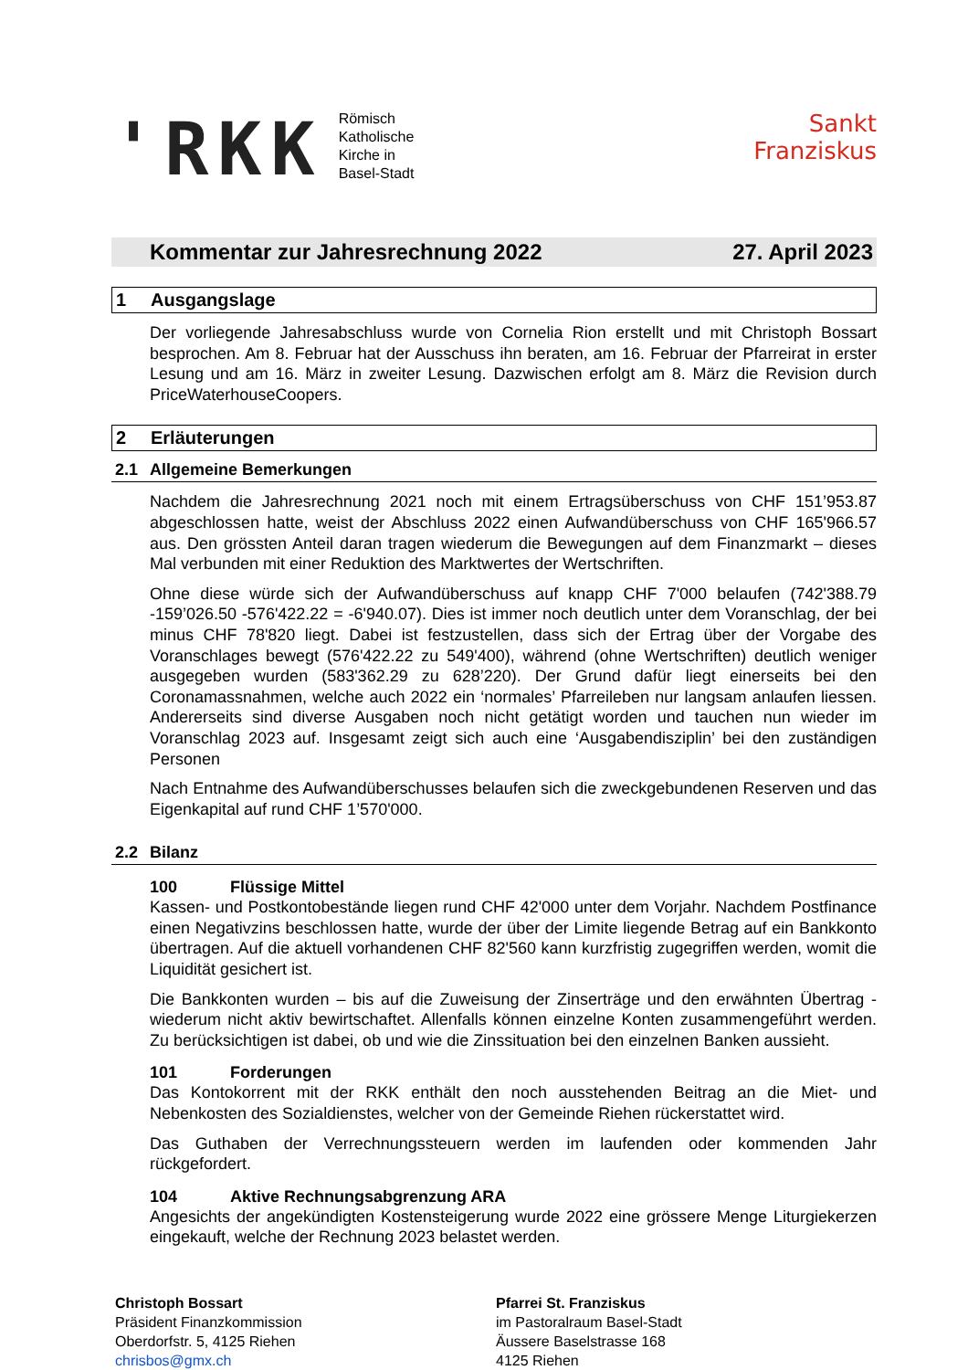'RKK
Römisch
Katholische
Kirche in
Basel-Stadt
Sankt
Franziskus
Kommentar zur Jahresrechnung 2022 27. April 2023
1 Ausgangslage
Der vorliegende Jahresabschluss wurde von Cornelia Rion erstellt und mit Christoph Bossart besprochen. Am 8. Februar hat der Ausschuss ihn beraten, am 16. Februar der Pfarreirat in erster Lesung und am 16. März in zweiter Lesung. Dazwischen erfolgt am 8. März die Revision durch PriceWaterhouseCoopers.
2 Erläuterungen
2.1 Allgemeine Bemerkungen
Nachdem die Jahresrechnung 2021 noch mit einem Ertragsüberschuss von CHF 151’953.87 abgeschlossen hatte, weist der Abschluss 2022 einen Aufwandüberschuss von CHF 165'966.57 aus. Den grössten Anteil daran tragen wiederum die Bewegungen auf dem Finanzmarkt – dieses Mal verbunden mit einer Reduktion des Marktwertes der Wertschriften.
Ohne diese würde sich der Aufwandüberschuss auf knapp CHF 7'000 belaufen (742'388.79 -159’026.50 -576'422.22 = -6'940.07). Dies ist immer noch deutlich unter dem Voranschlag, der bei minus CHF 78'820 liegt. Dabei ist festzustellen, dass sich der Ertrag über der Vorgabe des Voranschlages bewegt (576'422.22 zu 549'400), während (ohne Wertschriften) deutlich weniger ausgegeben wurden (583'362.29 zu 628’220). Der Grund dafür liegt einerseits bei den Coronamassnahmen, welche auch 2022 ein ‘normales’ Pfarreileben nur langsam anlaufen liessen. Andererseits sind diverse Ausgaben noch nicht getätigt worden und tauchen nun wieder im Voranschlag 2023 auf. Insgesamt zeigt sich auch eine ‘Ausgabendisziplin’ bei den zuständigen Personen
Nach Entnahme des Aufwandüberschusses belaufen sich die zweckgebundenen Reserven und das Eigenkapital auf rund CHF 1’570'000.
2.2 Bilanz
100 Flüssige Mittel
Kassen- und Postkontobestände liegen rund CHF 42'000 unter dem Vorjahr. Nachdem Postfinance einen Negativzins beschlossen hatte, wurde der über der Limite liegende Betrag auf ein Bankkonto übertragen. Auf die aktuell vorhandenen CHF 82'560 kann kurzfristig zugegriffen werden, womit die Liquidität gesichert ist.
Die Bankkonten wurden – bis auf die Zuweisung der Zinserträge und den erwähnten Übertrag - wiederum nicht aktiv bewirtschaftet. Allenfalls können einzelne Konten zusammengeführt werden. Zu berücksichtigen ist dabei, ob und wie die Zinssituation bei den einzelnen Banken aussieht.
101 Forderungen
Das Kontokorrent mit der RKK enthält den noch ausstehenden Beitrag an die Miet- und Nebenkosten des Sozialdienstes, welcher von der Gemeinde Riehen rückerstattet wird.
Das Guthaben der Verrechnungssteuern werden im laufenden oder kommenden Jahr rückgefordert.
104 Aktive Rechnungsabgrenzung ARA
Angesichts der angekündigten Kostensteigerung wurde 2022 eine grössere Menge Liturgiekerzen eingekauft, welche der Rechnung 2023 belastet werden.
Christoph Bossart
Präsident Finanzkommission
Oberdorfstr. 5, 4125 Riehen
chrisbos@gmx.ch
Pfarrei St. Franziskus
im Pastoralraum Basel-Stadt
Äussere Baselstrasse 168
4125 Riehen